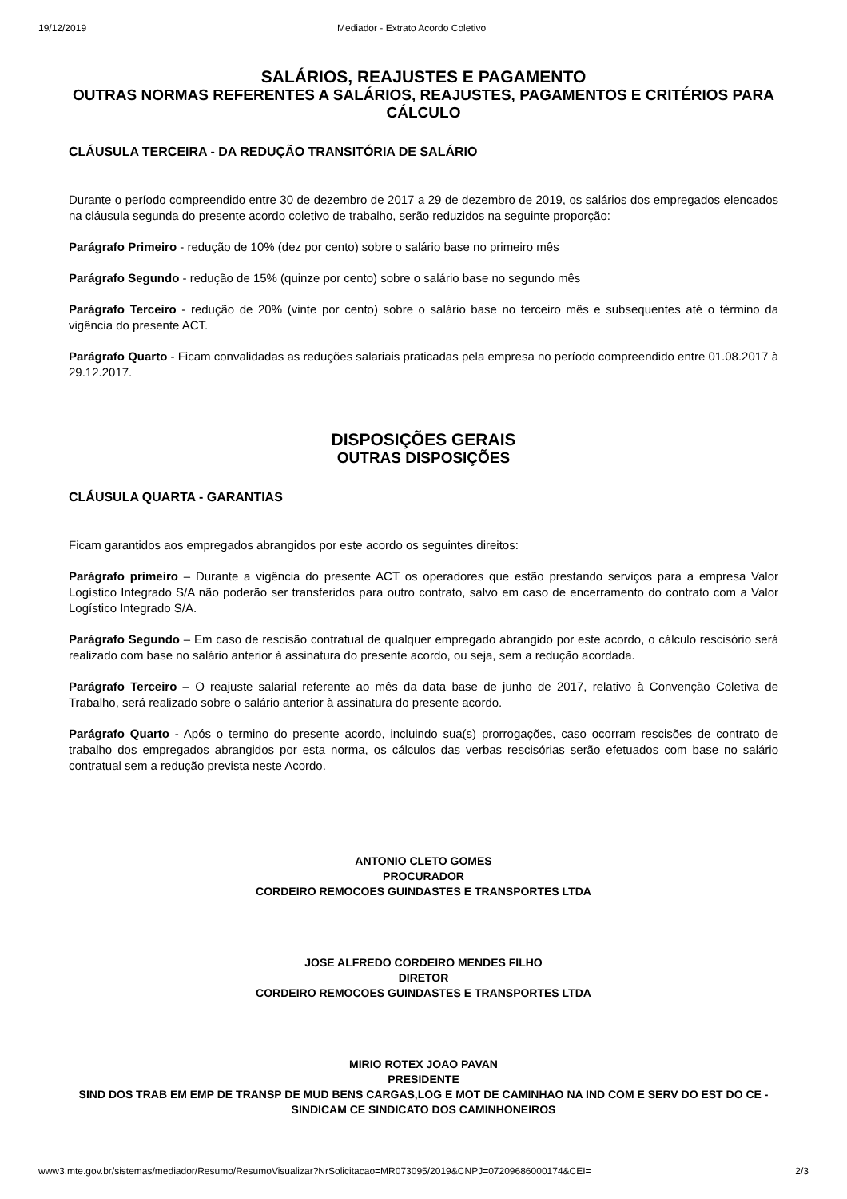19/12/2019 Mediador - Extrato Acordo Coletivo
SALÁRIOS, REAJUSTES E PAGAMENTO
OUTRAS NORMAS REFERENTES A SALÁRIOS, REAJUSTES, PAGAMENTOS E CRITÉRIOS PARA CÁLCULO
CLÁUSULA TERCEIRA - DA REDUÇÃO TRANSITÓRIA DE SALÁRIO
Durante o período compreendido entre 30 de dezembro de 2017 a 29 de dezembro de 2019, os salários dos empregados elencados na cláusula segunda do presente acordo coletivo de trabalho, serão reduzidos na seguinte proporção:
Parágrafo Primeiro - redução de 10% (dez por cento) sobre o salário base no primeiro mês
Parágrafo Segundo - redução de 15% (quinze por cento) sobre o salário base no segundo mês
Parágrafo Terceiro - redução de 20% (vinte por cento) sobre o salário base no terceiro mês e subsequentes até o término da vigência do presente ACT.
Parágrafo Quarto - Ficam convalidadas as reduções salariais praticadas pela empresa no período compreendido entre 01.08.2017 à 29.12.2017.
DISPOSIÇÕES GERAIS
OUTRAS DISPOSIÇÕES
CLÁUSULA QUARTA - GARANTIAS
Ficam garantidos aos empregados abrangidos por este acordo os seguintes direitos:
Parágrafo primeiro – Durante a vigência do presente ACT os operadores que estão prestando serviços para a empresa Valor Logístico Integrado S/A não poderão ser transferidos para outro contrato, salvo em caso de encerramento do contrato com a Valor Logístico Integrado S/A.
Parágrafo Segundo – Em caso de rescisão contratual de qualquer empregado abrangido por este acordo, o cálculo rescisório será realizado com base no salário anterior à assinatura do presente acordo, ou seja, sem a redução acordada.
Parágrafo Terceiro – O reajuste salarial referente ao mês da data base de junho de 2017, relativo à Convenção Coletiva de Trabalho, será realizado sobre o salário anterior à assinatura do presente acordo.
Parágrafo Quarto - Após o termino do presente acordo, incluindo sua(s) prorrogações, caso ocorram rescisões de contrato de trabalho dos empregados abrangidos por esta norma, os cálculos das verbas rescisórias serão efetuados com base no salário contratual sem a redução prevista neste Acordo.
ANTONIO CLETO GOMES
PROCURADOR
CORDEIRO REMOCOES GUINDASTES E TRANSPORTES LTDA
JOSE ALFREDO CORDEIRO MENDES FILHO
DIRETOR
CORDEIRO REMOCOES GUINDASTES E TRANSPORTES LTDA
MIRIO ROTEX JOAO PAVAN
PRESIDENTE
SIND DOS TRAB EM EMP DE TRANSP DE MUD BENS CARGAS,LOG E MOT DE CAMINHAO NA IND COM E SERV DO EST DO CE - SINDICAM CE SINDICATO DOS CAMINHONEIROS
www3.mte.gov.br/sistemas/mediador/Resumo/ResumoVisualizar?NrSolicitacao=MR073095/2019&CNPJ=07209686000174&CEI= 2/3